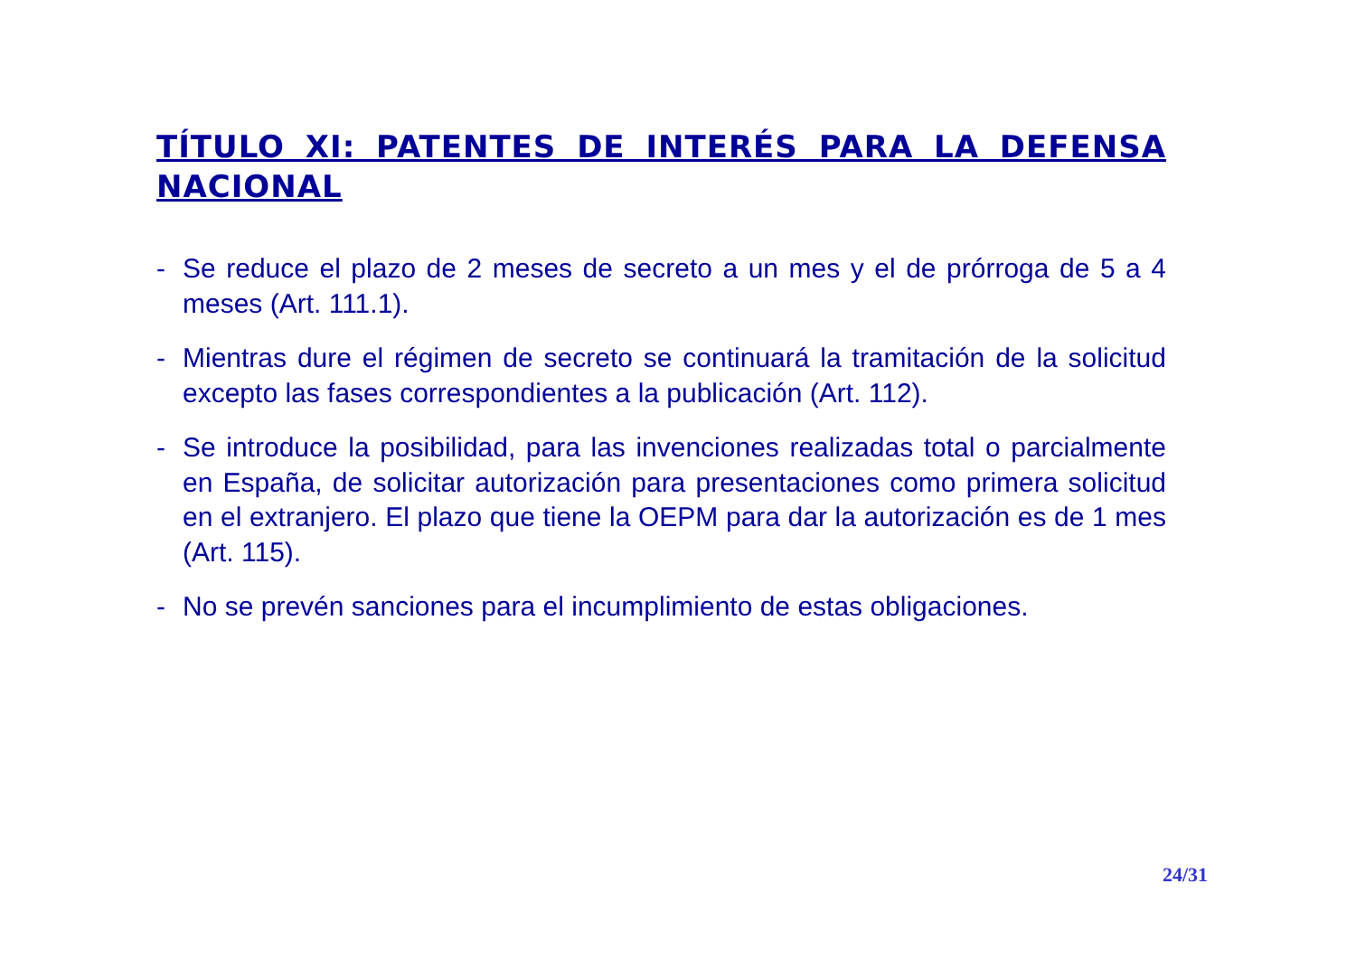TÍTULO XI: PATENTES DE INTERÉS PARA LA DEFENSA NACIONAL
- Se reduce el plazo de 2 meses de secreto a un mes y el de prórroga de 5 a 4 meses (Art. 111.1).
- Mientras dure el régimen de secreto se continuará la tramitación de la solicitud excepto las fases correspondientes a la publicación (Art. 112).
- Se introduce la posibilidad, para las invenciones realizadas total o parcialmente en España, de solicitar autorización para presentaciones como primera solicitud en el extranjero. El plazo que tiene la OEPM para dar la autorización es de 1 mes (Art. 115).
- No se prevén sanciones para el incumplimiento de estas obligaciones.
24/31